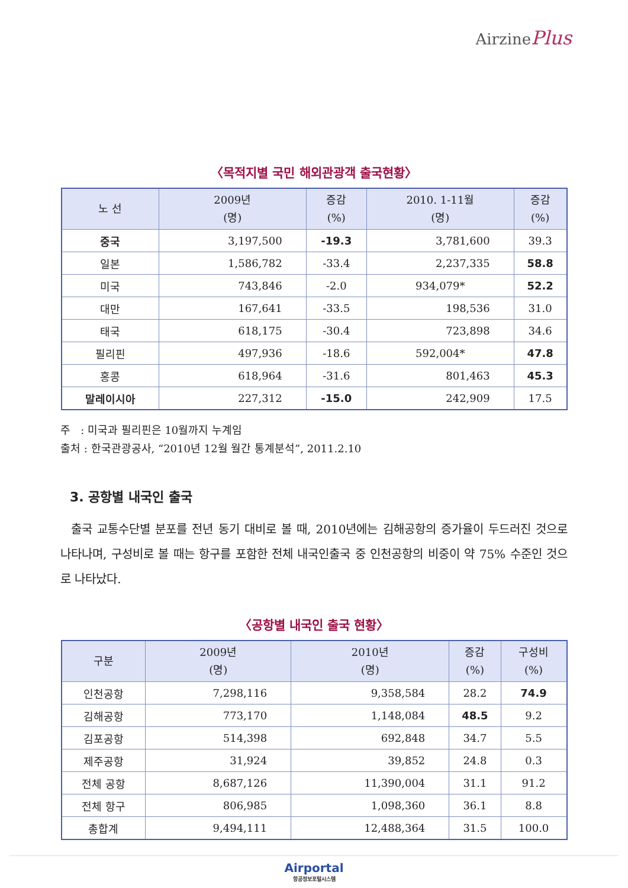AirzinePlus
〈목적지별 국민 해외관광객 출국현황〉
| 노 선 | 2009년 (명) | 증감 (%) | 2010. 1-11월 (명) | 증감 (%) |
| --- | --- | --- | --- | --- |
| 중국 | 3,197,500 | -19.3 | 3,781,600 | 39.3 |
| 일본 | 1,586,782 | -33.4 | 2,237,335 | 58.8 |
| 미국 | 743,846 | -2.0 | 934,079* | 52.2 |
| 대만 | 167,641 | -33.5 | 198,536 | 31.0 |
| 태국 | 618,175 | -30.4 | 723,898 | 34.6 |
| 필리핀 | 497,936 | -18.6 | 592,004* | 47.8 |
| 홍콩 | 618,964 | -31.6 | 801,463 | 45.3 |
| 말레이시아 | 227,312 | -15.0 | 242,909 | 17.5 |
주 : 미국과 필리핀은 10월까지 누계임
출처 : 한국관광공사, “2010년 12월 월간 통계분석”, 2011.2.10
3. 공항별 내국인 출국
출국 교통수단별 분포를 전년 동기 대비로 볼 때, 2010년에는 김해공항의 증가율이 두드러진 것으로 나타나며, 구성비로 볼 때는 항구를 포함한 전체 내국인출국 중 인천공항의 비중이 약 75% 수준인 것으로 나타났다.
〈공항별 내국인 출국 현황〉
| 구분 | 2009년 (명) | 2010년 (명) | 증감 (%) | 구성비 (%) |
| --- | --- | --- | --- | --- |
| 인천공항 | 7,298,116 | 9,358,584 | 28.2 | 74.9 |
| 김해공항 | 773,170 | 1,148,084 | 48.5 | 9.2 |
| 김포공항 | 514,398 | 692,848 | 34.7 | 5.5 |
| 제주공항 | 31,924 | 39,852 | 24.8 | 0.3 |
| 전체 공항 | 8,687,126 | 11,390,004 | 31.1 | 91.2 |
| 전체 항구 | 806,985 | 1,098,360 | 36.1 | 8.8 |
| 총합계 | 9,494,111 | 12,488,364 | 31.5 | 100.0 |
Airportal
항공정보포털시스템